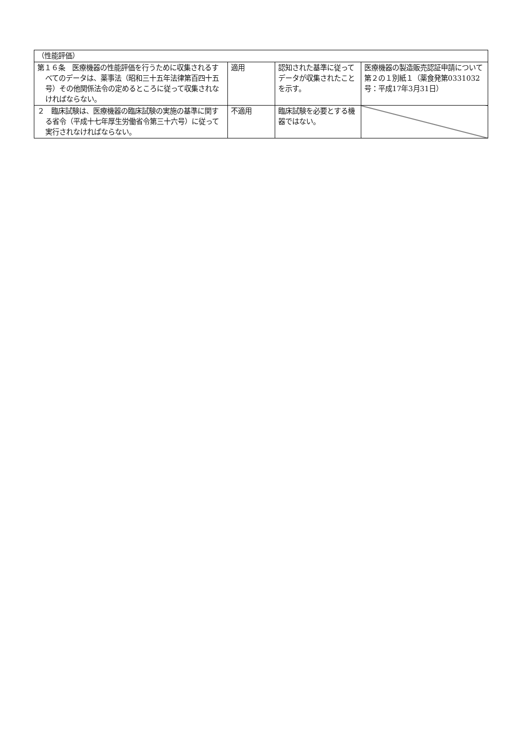| （性能評価） | | | |
| 第１６条 医療機器の性能評価を行うために収集されるすべてのデータは、薬事法（昭和三十五年法律第百四十五号）その他関係法令の定めるところに従って収集されなければならない。 | 適用 | 認知された基準に従ってデータが収集されたことを示す。 | 医療機器の製造販売認証申請について 第２の１別紙１（薬食発第0331032号：平成17年3月31日） |
| ２ 臨床試験は、医療機器の臨床試験の実施の基準に関する省令（平成十七年厚生労働省令第三十六号）に従って実行されなければならない。 | 不適用 | 臨床試験を必要とする機器ではない。 | |